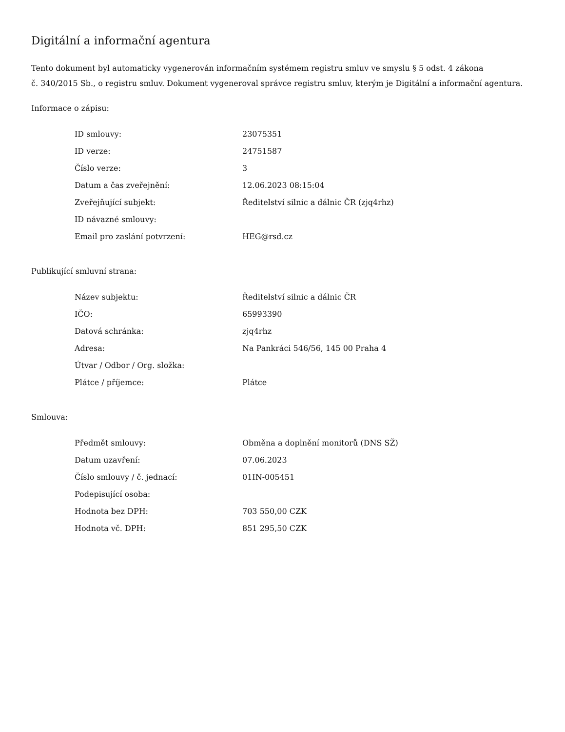Digitální a informační agentura
Tento dokument byl automaticky vygenerován informačním systémem registru smluv ve smyslu § 5 odst. 4 zákona
č. 340/2015 Sb., o registru smluv. Dokument vygeneroval správce registru smluv, kterým je Digitální a informační agentura.
Informace o zápisu:
| ID smlouvy: | 23075351 |
| ID verze: | 24751587 |
| Číslo verze: | 3 |
| Datum a čas zveřejnění: | 12.06.2023 08:15:04 |
| Zveřejňující subjekt: | Ředitelství silnic a dálnic ČR (zjq4rhz) |
| ID návazné smlouvy: | |
| Email pro zaslání potvrzení: | HEG@rsd.cz |
Publikující smluvní strana:
| Název subjektu: | Ředitelství silnic a dálnic ČR |
| IČO: | 65993390 |
| Datová schránka: | zjq4rhz |
| Adresa: | Na Pankráci 546/56, 145 00 Praha 4 |
| Útvar / Odbor / Org. složka: | |
| Plátce / příjemce: | Plátce |
Smlouva:
| Předmět smlouvy: | Obměna a doplnění monitorů (DNS SŽ) |
| Datum uzavření: | 07.06.2023 |
| Číslo smlouvy / č. jednací: | 01IN-005451 |
| Podepisující osoba: | |
| Hodnota bez DPH: | 703 550,00 CZK |
| Hodnota vč. DPH: | 851 295,50 CZK |